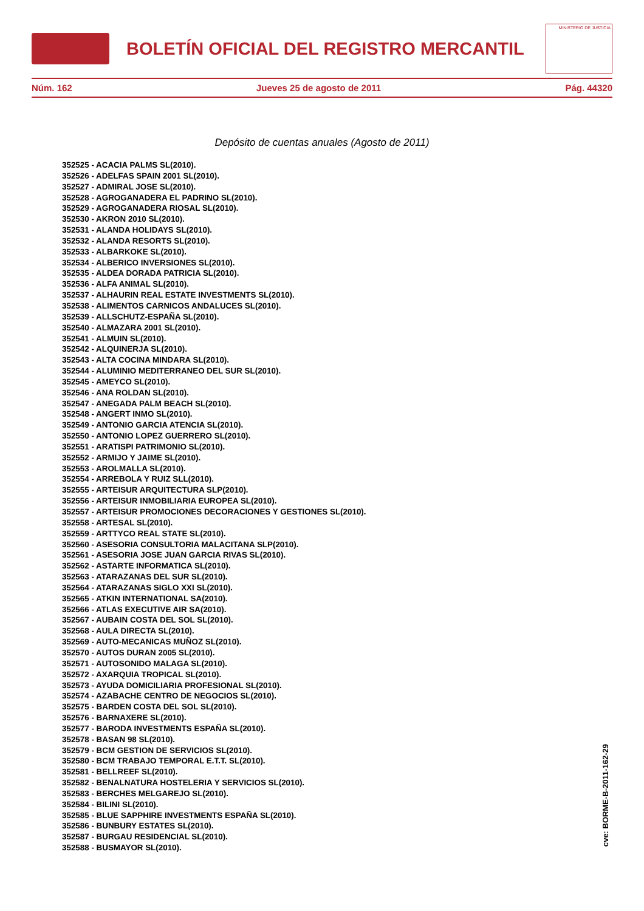BOLETÍN OFICIAL DEL REGISTRO MERCANTIL
MINISTERIO DE JUSTICIA
Núm. 162 Jueves 25 de agosto de 2011 Pág. 44320
Depósito de cuentas anuales (Agosto de 2011)
352525 - ACACIA PALMS SL(2010).
352526 - ADELFAS SPAIN 2001 SL(2010).
352527 - ADMIRAL JOSE SL(2010).
352528 - AGROGANADERA EL PADRINO SL(2010).
352529 - AGROGANADERA RIOSAL SL(2010).
352530 - AKRON 2010 SL(2010).
352531 - ALANDA HOLIDAYS SL(2010).
352532 - ALANDA RESORTS SL(2010).
352533 - ALBARKOKE SL(2010).
352534 - ALBERICO INVERSIONES SL(2010).
352535 - ALDEA DORADA PATRICIA SL(2010).
352536 - ALFA ANIMAL SL(2010).
352537 - ALHAURIN REAL ESTATE INVESTMENTS SL(2010).
352538 - ALIMENTOS CARNICOS ANDALUCES SL(2010).
352539 - ALLSCHUTZ-ESPAÑA SL(2010).
352540 - ALMAZARA 2001 SL(2010).
352541 - ALMUIN SL(2010).
352542 - ALQUINERJA SL(2010).
352543 - ALTA COCINA MINDARA SL(2010).
352544 - ALUMINIO MEDITERRANEO DEL SUR SL(2010).
352545 - AMEYCO SL(2010).
352546 - ANA ROLDAN SL(2010).
352547 - ANEGADA PALM BEACH SL(2010).
352548 - ANGERT INMO SL(2010).
352549 - ANTONIO GARCIA ATENCIA SL(2010).
352550 - ANTONIO LOPEZ GUERRERO SL(2010).
352551 - ARATISPI PATRIMONIO SL(2010).
352552 - ARMIJO Y JAIME SL(2010).
352553 - AROLMALLA SL(2010).
352554 - ARREBOLA Y RUIZ SLL(2010).
352555 - ARTEISUR ARQUITECTURA SLP(2010).
352556 - ARTEISUR INMOBILIARIA EUROPEA SL(2010).
352557 - ARTEISUR PROMOCIONES DECORACIONES Y GESTIONES SL(2010).
352558 - ARTESAL SL(2010).
352559 - ARTTYCO REAL STATE SL(2010).
352560 - ASESORIA CONSULTORIA MALACITANA SLP(2010).
352561 - ASESORIA JOSE JUAN GARCIA RIVAS SL(2010).
352562 - ASTARTE INFORMATICA SL(2010).
352563 - ATARAZANAS DEL SUR SL(2010).
352564 - ATARAZANAS SIGLO XXI SL(2010).
352565 - ATKIN INTERNATIONAL SA(2010).
352566 - ATLAS EXECUTIVE AIR SA(2010).
352567 - AUBAIN COSTA DEL SOL SL(2010).
352568 - AULA DIRECTA SL(2010).
352569 - AUTO-MECANICAS MUÑOZ SL(2010).
352570 - AUTOS DURAN 2005 SL(2010).
352571 - AUTOSONIDO MALAGA SL(2010).
352572 - AXARQUIA TROPICAL SL(2010).
352573 - AYUDA DOMICILIARIA PROFESIONAL SL(2010).
352574 - AZABACHE CENTRO DE NEGOCIOS SL(2010).
352575 - BARDEN COSTA DEL SOL SL(2010).
352576 - BARNAXERE SL(2010).
352577 - BARODA INVESTMENTS ESPAÑA SL(2010).
352578 - BASAN 98 SL(2010).
352579 - BCM GESTION DE SERVICIOS SL(2010).
352580 - BCM TRABAJO TEMPORAL E.T.T. SL(2010).
352581 - BELLREEF SL(2010).
352582 - BENALNATURA HOSTELERIA Y SERVICIOS SL(2010).
352583 - BERCHES MELGAREJO SL(2010).
352584 - BILINI SL(2010).
352585 - BLUE SAPPHIRE INVESTMENTS ESPAÑA SL(2010).
352586 - BUNBURY ESTATES SL(2010).
352587 - BURGAU RESIDENCIAL SL(2010).
352588 - BUSMAYOR SL(2010).
cve: BORME-B-2011-162-29